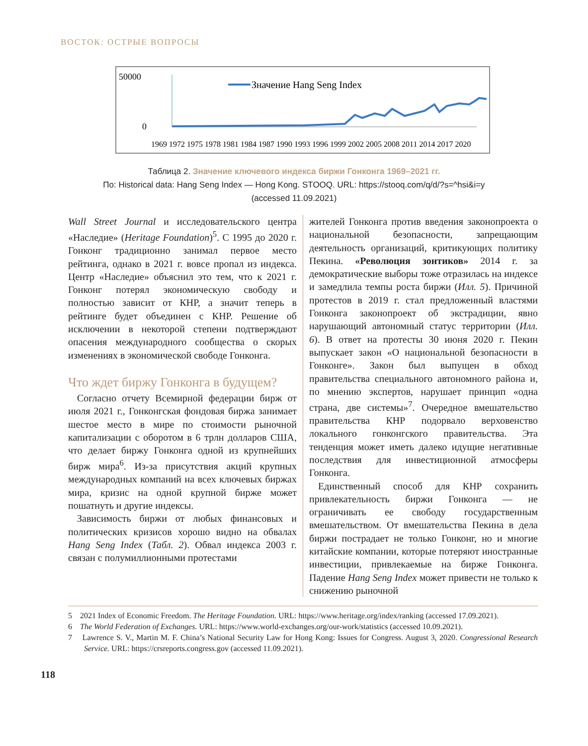ВОСТОК: ОСТРЫЕ ВОПРОСЫ
50000
0
Значение Hang Seng Index
1969 1972 1975 1978 1981 1984 1987 1990 1993 1996 1999 2002 2005 2008 2011 2014 2017 2020
Таблица 2. Значение ключевого индекса биржи Гонконга 1969–2021 гг.
По: Historical data: Hang Seng Index — Hong Kong. STOOQ. URL: https://stooq.com/q/d/?s=^hsi&i=y
(accessed 11.09.2021)
Wall Street Journal и исследовательского центра «Наследие» (Heritage Foundation)<sup>5</sup>. С 1995 до 2020 г. Гонконг традиционно занимал первое место рейтинга, однако в 2021 г. вовсе пропал из индекса. Центр «Наследие» объяснил это тем, что к 2021 г. Гонконг потерял экономическую свободу и полностью зависит от КНР, а значит теперь в рейтинге будет объединен с КНР. Решение об исключении в некоторой степени подтверждают опасения международного сообщества о скорых изменениях в экономической свободе Гонконга.
Что ждет биржу Гонконга в будущем?
Согласно отчету Всемирной федерации бирж от июля 2021 г., Гонконгская фондовая биржа занимает шестое место в мире по стоимости рыночной капитализации с оборотом в 6 трлн долларов США, что делает биржу Гонконга одной из крупнейших бирж мира<sup>6</sup>. Из-за присутствия акций крупных международных компаний на всех ключевых биржах мира, кризис на одной крупной бирже может пошатнуть и другие индексы.
Зависимость биржи от любых финансовых и политических кризисов хорошо видно на обвалах Hang Seng Index (Табл. 2). Обвал индекса 2003 г. связан с полумиллионными протестами
жителей Гонконга против введения законопроекта о национальной безопасности, запрещающим деятельность организаций, критикующих политику Пекина. «Революция зонтиков» 2014 г. за демократические выборы тоже отразилась на индексе и замедлила темпы роста биржи (Илл. 5). Причиной протестов в 2019 г. стал предложенный властями Гонконга законопроект об экстрадиции, явно нарушающий автономный статус территории (Илл. 6). В ответ на протесты 30 июня 2020 г. Пекин выпускает закон «О национальной безопасности в Гонконге». Закон был выпущен в обход правительства специального автономного района и, по мнению экспертов, нарушает принцип «одна страна, две системы»<sup>7</sup>. Очередное вмешательство правительства КНР подорвало верховенство локального гонконгского правительства. Эта тенденция может иметь далеко идущие негативные последствия для инвестиционной атмосферы Гонконга.
Единственный способ для КНР сохранить привлекательность биржи Гонконга — не ограничивать ее свободу государственным вмешательством. От вмешательства Пекина в дела биржи пострадает не только Гонконг, но и многие китайские компании, которые потеряют иностранные инвестиции, привлекаемые на бирже Гонконга. Падение Hang Seng Index может привести не только к снижению рыночной
5 2021 Index of Economic Freedom. The Heritage Foundation. URL: https://www.heritage.org/index/ranking (accessed 17.09.2021).
6 The World Federation of Exchanges. URL: https://www.world-exchanges.org/our-work/statistics (accessed 10.09.2021).
7 Lawrence S. V., Martin M. F. China’s National Security Law for Hong Kong: Issues for Congress. August 3, 2020. Congressional Research Service. URL: https://crsreports.congress.gov (accessed 11.09.2021).
118